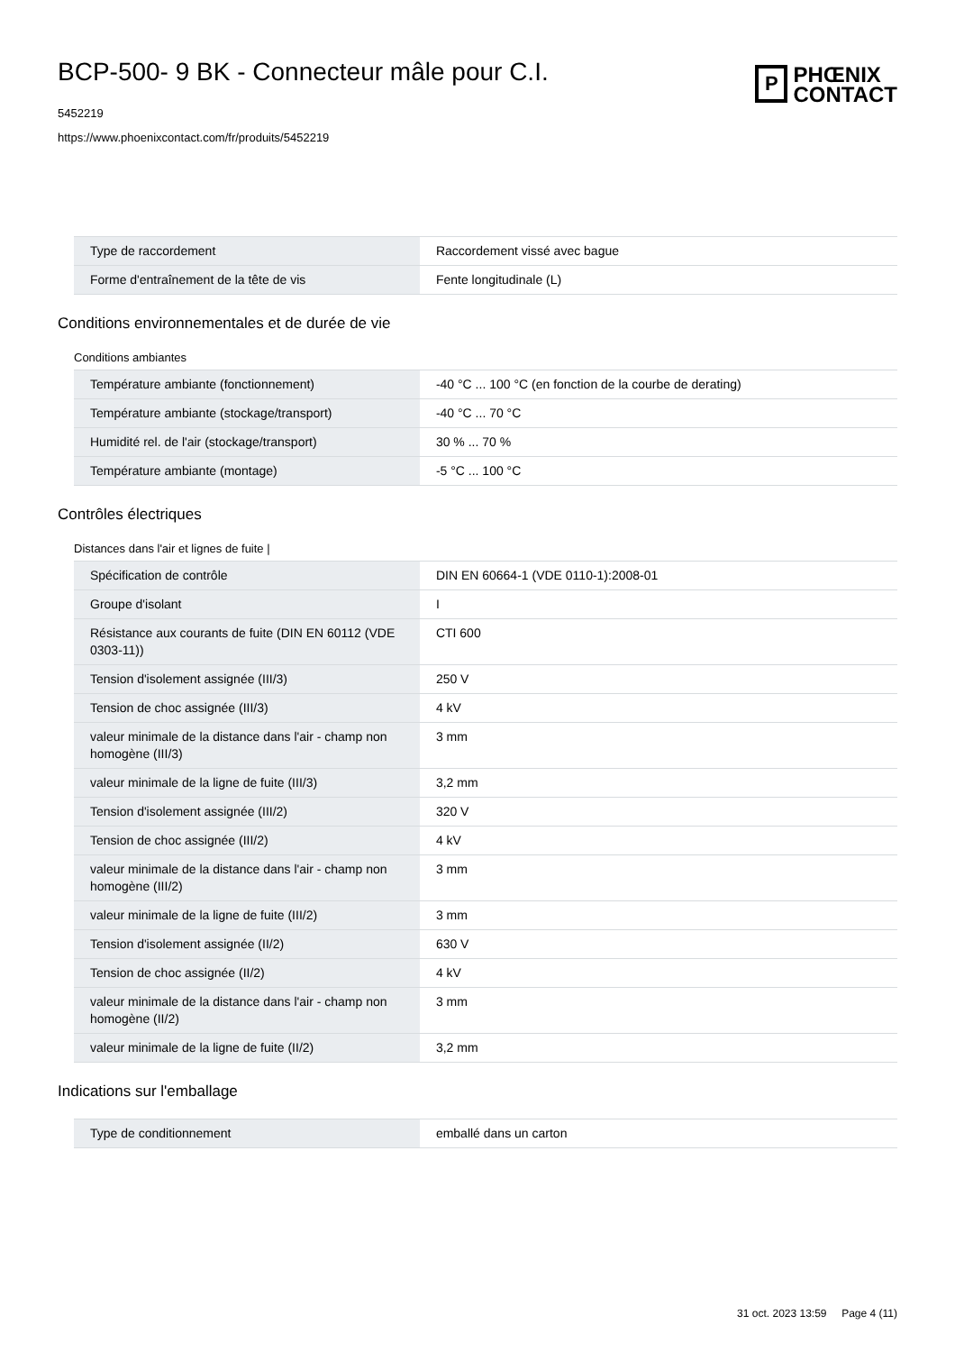BCP-500- 9 BK - Connecteur mâle pour C.I.
5452219
https://www.phoenixcontact.com/fr/produits/5452219
P
PHŒNIX
CONTACT
| Type de raccordement | Raccordement vissé avec bague |
| Forme d'entraînement de la tête de vis | Fente longitudinale (L) |
Conditions environnementales et de durée de vie
Conditions ambiantes
| Température ambiante (fonctionnement) | -40 °C ... 100 °C (en fonction de la courbe de derating) |
| Température ambiante (stockage/transport) | -40 °C ... 70 °C |
| Humidité rel. de l'air (stockage/transport) | 30 % ... 70 % |
| Température ambiante (montage) | -5 °C ... 100 °C |
Contrôles électriques
Distances dans l'air et lignes de fuite |
| Spécification de contrôle | DIN EN 60664-1 (VDE 0110-1):2008-01 |
| Groupe d'isolant | I |
| Résistance aux courants de fuite (DIN EN 60112 (VDE 0303-11)) | CTI 600 |
| Tension d'isolement assignée (III/3) | 250 V |
| Tension de choc assignée (III/3) | 4 kV |
| valeur minimale de la distance dans l'air - champ non homogène (III/3) | 3 mm |
| valeur minimale de la ligne de fuite (III/3) | 3,2 mm |
| Tension d'isolement assignée (III/2) | 320 V |
| Tension de choc assignée (III/2) | 4 kV |
| valeur minimale de la distance dans l'air - champ non homogène (III/2) | 3 mm |
| valeur minimale de la ligne de fuite (III/2) | 3 mm |
| Tension d'isolement assignée (II/2) | 630 V |
| Tension de choc assignée (II/2) | 4 kV |
| valeur minimale de la distance dans l'air - champ non homogène (II/2) | 3 mm |
| valeur minimale de la ligne de fuite (II/2) | 3,2 mm |
Indications sur l'emballage
| Type de conditionnement | emballé dans un carton |
31 oct. 2023 13:59 Page 4 (11)